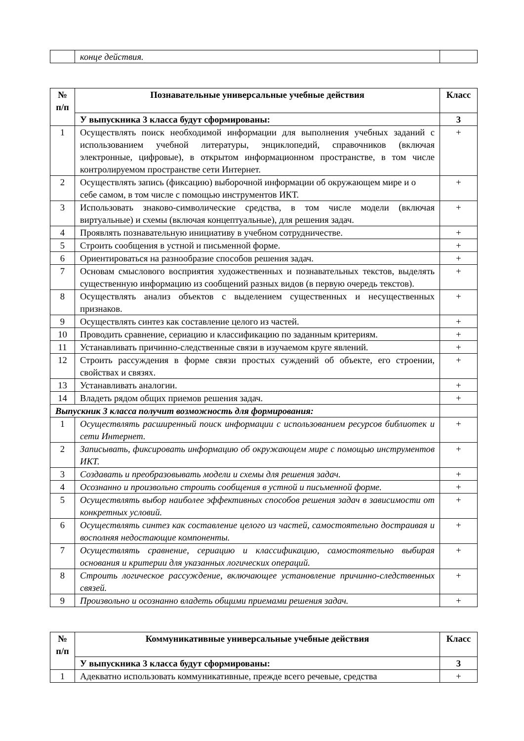| | конце действия. | |
| № п/п | Познавательные универсальные учебные действия | Класс |
| --- | --- | --- |
| | У выпускника 3 класса будут сформированы: | 3 |
| 1 | Осуществлять поиск необходимой информации для выполнения учебных заданий с использованием учебной литературы, энциклопедий, справочников (включая электронные, цифровые), в открытом информационном пространстве, в том числе контролируемом пространстве сети Интернет. | + |
| 2 | Осуществлять запись (фиксацию) выборочной информации об окружающем мире и о себе самом, в том числе с помощью инструментов ИКТ. | + |
| 3 | Использовать знаково-символические средства, в том числе модели (включая виртуальные) и схемы (включая концептуальные), для решения задач. | + |
| 4 | Проявлять познавательную инициативу в учебном сотрудничестве. | + |
| 5 | Строить сообщения в устной и письменной форме. | + |
| 6 | Ориентироваться на разнообразие способов решения задач. | + |
| 7 | Основам смыслового восприятия художественных и познавательных текстов, выделять существенную информацию из сообщений разных видов (в первую очередь текстов). | + |
| 8 | Осуществлять анализ объектов с выделением существенных и несущественных признаков. | + |
| 9 | Осуществлять синтез как составление целого из частей. | + |
| 10 | Проводить сравнение, сериацию и классификацию по заданным критериям. | + |
| 11 | Устанавливать причинно-следственные связи в изучаемом круге явлений. | + |
| 12 | Строить рассуждения в форме связи простых суждений об объекте, его строении, свойствах и связях. | + |
| 13 | Устанавливать аналогии. | + |
| 14 | Владеть рядом общих приемов решения задач. | + |
| Выпускник 3 класса получит возможность для формирования: | | |
| 1 | Осуществлять расширенный поиск информации с использованием ресурсов библиотек и сети Интернет. | + |
| 2 | Записывать, фиксировать информацию об окружающем мире с помощью инструментов ИКТ. | + |
| 3 | Создавать и преобразовывать модели и схемы для решения задач. | + |
| 4 | Осознанно и произвольно строить сообщения в устной и письменной форме. | + |
| 5 | Осуществлять выбор наиболее эффективных способов решения задач в зависимости от конкретных условий. | + |
| 6 | Осуществлять синтез как составление целого из частей, самостоятельно достраивая и восполняя недостающие компоненты. | + |
| 7 | Осуществлять сравнение, сериацию и классификацию, самостоятельно выбирая основания и критерии для указанных логических операций. | + |
| 8 | Строить логическое рассуждение, включающее установление причинно-следственных связей. | + |
| 9 | Произвольно и осознанно владеть общими приемами решения задач. | + |
| № п/п | Коммуникативные универсальные учебные действия | Класс |
| --- | --- | --- |
| | У выпускника 3 класса будут сформированы: | 3 |
| 1 | Адекватно использовать коммуникативные, прежде всего речевые, средства | + |